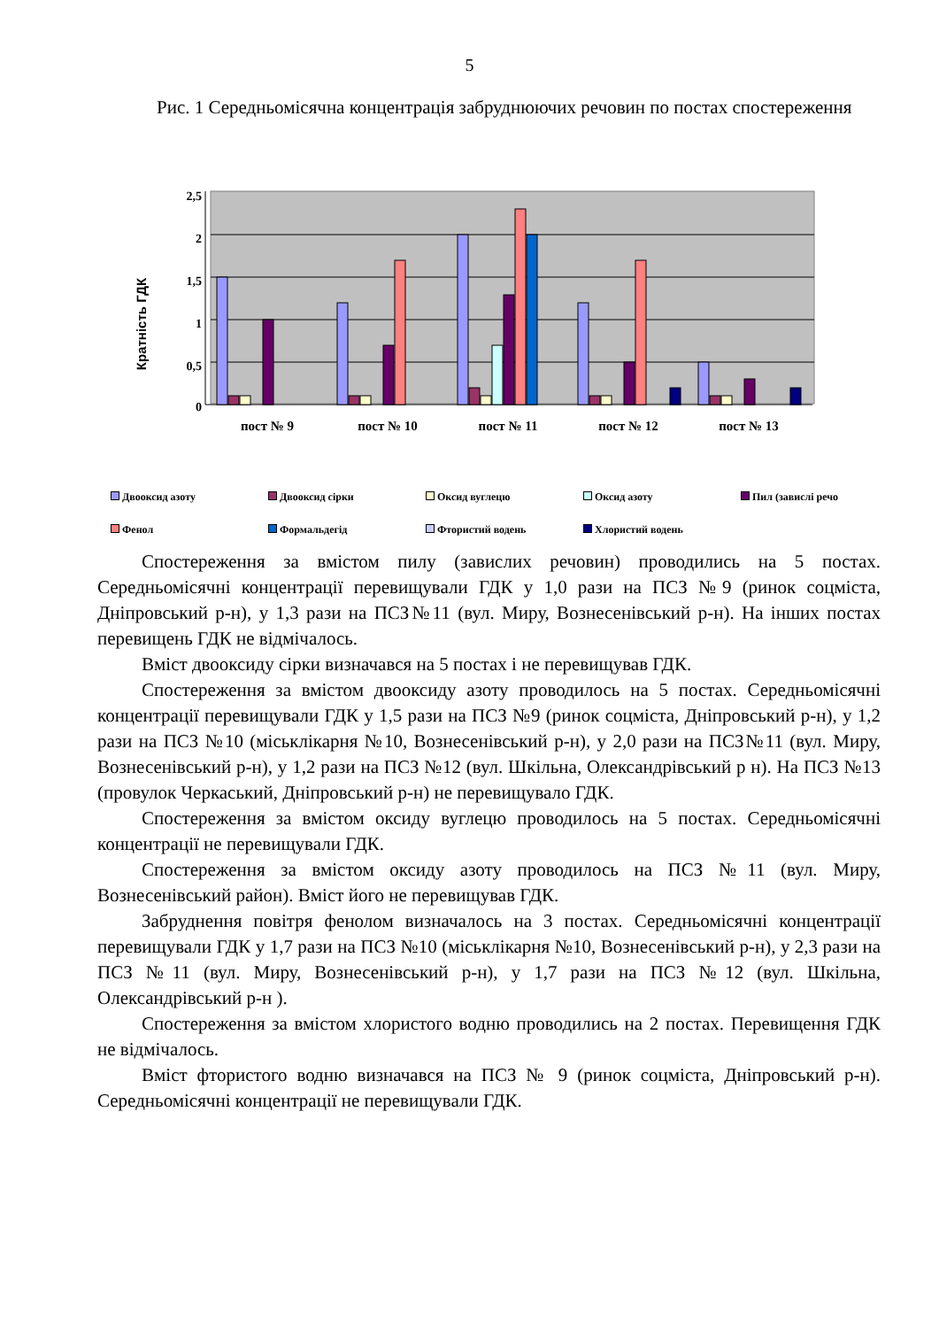5
Рис. 1 Середньомісячна концентрація забруднюючих речовин по постах спостереження
Кратність ГДК
2,5
2
1,5
1
0,5
0
пост № 9
пост № 10
пост № 11
пост № 12
пост № 13
Двооксид азоту Двооксид сірки Оксид вуглецю Оксид азоту Пил (завислі речо Фенол Формальдегід Фтористий водень Хлористий водень
Спостереження за вмістом пилу (завислих речовин) проводились на 5 постах. Середньомісячні концентрації перевищували ГДК у 1,0 рази на ПСЗ №9 (ринок соцміста, Дніпровський р-н), у 1,3 рази на ПСЗ№11 (вул. Миру, Вознесенівський р-н). На інших постах перевищень ГДК не відмічалось.
Вміст двооксиду сірки визначався на 5 постах і не перевищував ГДК.
Спостереження за вмістом двооксиду азоту проводилось на 5 постах. Середньомісячні концентрації перевищували ГДК у 1,5 рази на ПСЗ №9 (ринок соцміста, Дніпровський р-н), у 1,2 рази на ПСЗ №10 (міськлікарня №10, Вознесенівський р-н), у 2,0 рази на ПСЗ№11 (вул. Миру, Вознесенівський р-н), у 1,2 рази на ПСЗ №12 (вул. Шкільна, Олександрівський р н). На ПСЗ №13 (провулок Черкаський, Дніпровський р-н) не перевищувало ГДК.
Спостереження за вмістом оксиду вуглецю проводилось на 5 постах. Середньомісячні концентрації не перевищували ГДК.
Спостереження за вмістом оксиду азоту проводилось на ПСЗ №11 (вул. Миру, Вознесенівський район). Вміст його не перевищував ГДК.
Забруднення повітря фенолом визначалось на 3 постах. Середньомісячні концентрації перевищували ГДК у 1,7 рази на ПСЗ №10 (міськлікарня №10, Вознесенівський р-н), у 2,3 рази на ПСЗ №11 (вул. Миру, Вознесенівський р-н), у 1,7 рази на ПСЗ №12 (вул. Шкільна, Олександрівський р-н ).
Спостереження за вмістом хлористого водню проводились на 2 постах. Перевищення ГДК не відмічалось.
Вміст фтористого водню визначався на ПСЗ № 9 (ринок соцміста, Дніпровський р-н). Середньомісячні концентрації не перевищували ГДК.